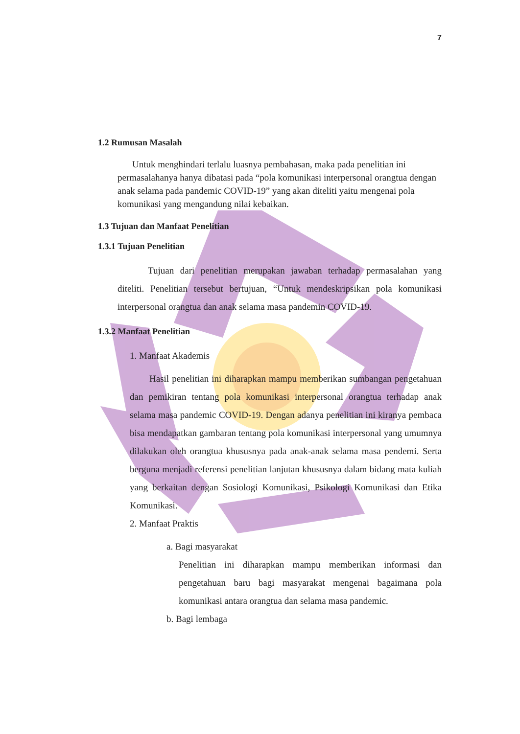7
1.2 Rumusan Masalah
Untuk menghindari terlalu luasnya pembahasan, maka pada penelitian ini permasalahanya hanya dibatasi pada “pola komunikasi interpersonal orangtua dengan anak selama pada pandemic COVID-19” yang akan diteliti yaitu mengenai pola komunikasi yang mengandung nilai kebaikan.
1.3 Tujuan dan Manfaat Penelitian
1.3.1 Tujuan Penelitian
Tujuan dari penelitian merupakan jawaban terhadap permasalahan yang diteliti. Penelitian tersebut bertujuan, “Untuk mendeskripsikan pola komunikasi interpersonal orangtua dan anak selama masa pandemin COVID-19.
1.3.2 Manfaat Penelitian
1. Manfaat Akademis
Hasil penelitian ini diharapkan mampu memberikan sumbangan pengetahuan dan pemikiran tentang pola komunikasi interpersonal orangtua terhadap anak selama masa pandemic COVID-19. Dengan adanya penelitian ini kiranya pembaca bisa mendapatkan gambaran tentang pola komunikasi interpersonal yang umumnya dilakukan oleh orangtua khususnya pada anak-anak selama masa pendemi. Serta berguna menjadi referensi penelitian lanjutan khususnya dalam bidang mata kuliah yang berkaitan dengan Sosiologi Komunikasi, Psikologi Komunikasi dan Etika Komunikasi.
2. Manfaat Praktis
a. Bagi masyarakat
Penelitian ini diharapkan mampu memberikan informasi dan pengetahuan baru bagi masyarakat mengenai bagaimana pola komunikasi antara orangtua dan selama masa pandemic.
b. Bagi lembaga